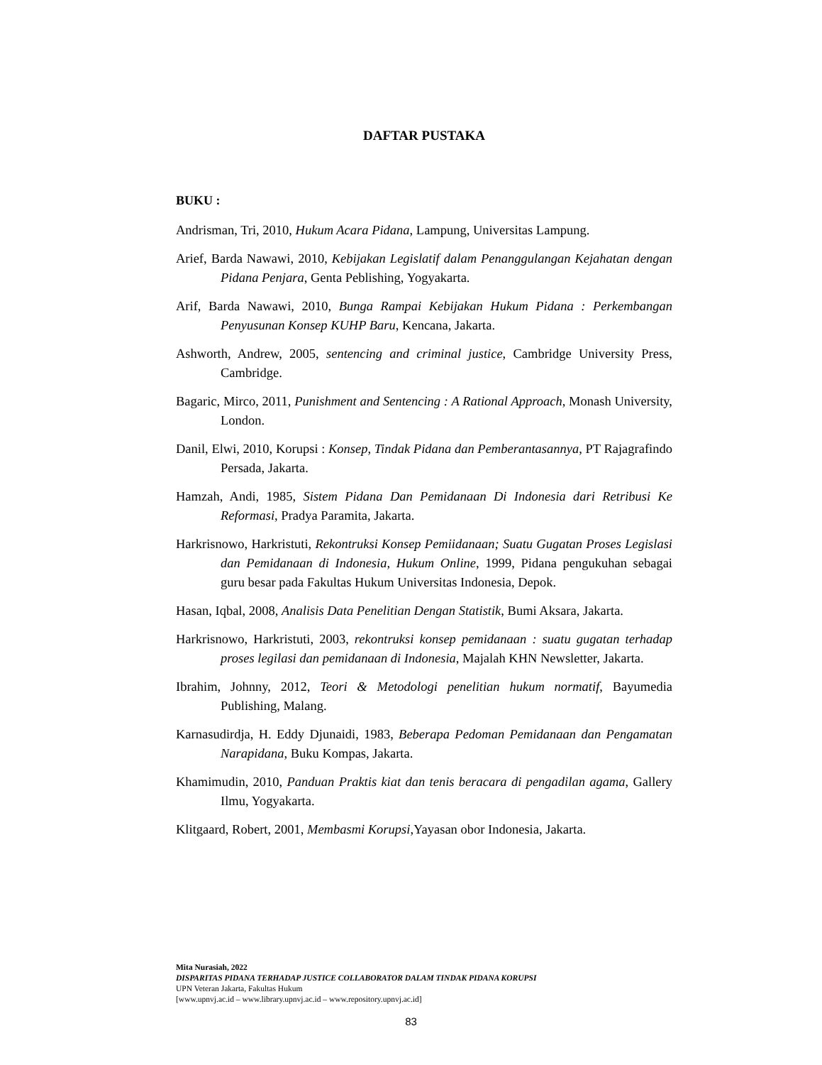DAFTAR PUSTAKA
BUKU :
Andrisman, Tri, 2010, Hukum Acara Pidana, Lampung, Universitas Lampung.
Arief, Barda Nawawi, 2010, Kebijakan Legislatif dalam Penanggulangan Kejahatan dengan Pidana Penjara, Genta Peblishing, Yogyakarta.
Arif, Barda Nawawi, 2010, Bunga Rampai Kebijakan Hukum Pidana : Perkembangan Penyusunan Konsep KUHP Baru, Kencana, Jakarta.
Ashworth, Andrew, 2005, sentencing and criminal justice, Cambridge University Press, Cambridge.
Bagaric, Mirco, 2011, Punishment and Sentencing : A Rational Approach, Monash University, London.
Danil, Elwi, 2010, Korupsi : Konsep, Tindak Pidana dan Pemberantasannya, PT Rajagrafindo Persada, Jakarta.
Hamzah, Andi, 1985, Sistem Pidana Dan Pemidanaan Di Indonesia dari Retribusi Ke Reformasi, Pradya Paramita, Jakarta.
Harkrisnowo, Harkristuti, Rekontruksi Konsep Pemiidanaan; Suatu Gugatan Proses Legislasi dan Pemidanaan di Indonesia, Hukum Online, 1999, Pidana pengukuhan sebagai guru besar pada Fakultas Hukum Universitas Indonesia, Depok.
Hasan, Iqbal, 2008, Analisis Data Penelitian Dengan Statistik, Bumi Aksara, Jakarta.
Harkrisnowo, Harkristuti, 2003, rekontruksi konsep pemidanaan : suatu gugatan terhadap proses legilasi dan pemidanaan di Indonesia, Majalah KHN Newsletter, Jakarta.
Ibrahim, Johnny, 2012, Teori & Metodologi penelitian hukum normatif, Bayumedia Publishing, Malang.
Karnasudirdja, H. Eddy Djunaidi, 1983, Beberapa Pedoman Pemidanaan dan Pengamatan Narapidana, Buku Kompas, Jakarta.
Khamimudin, 2010, Panduan Praktis kiat dan tenis beracara di pengadilan agama, Gallery Ilmu, Yogyakarta.
Klitgaard, Robert, 2001, Membasmi Korupsi, Yayasan obor Indonesia, Jakarta.
Mita Nurasiah, 2022
DISPARITAS PIDANA TERHADAP JUSTICE COLLABORATOR DALAM TINDAK PIDANA KORUPSI
UPN Veteran Jakarta, Fakultas Hukum
[www.upnvj.ac.id – www.library.upnvj.ac.id – www.repository.upnvj.ac.id]
83